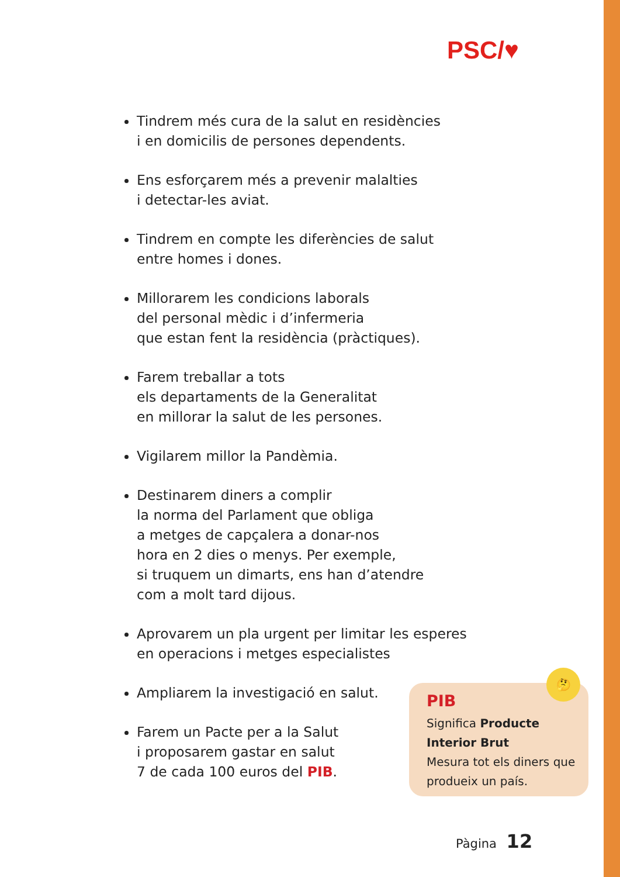PSC/♥
Tindrem més cura de la salut en residències
i en domicilis de persones dependents.
Ens esforçarem més a prevenir malalties
i detectar-les aviat.
Tindrem en compte les diferències de salut
entre homes i dones.
Millorarem les condicions laborals
del personal mèdic i d’infermeria
que estan fent la residència (pràctiques).
Farem treballar a tots
els departaments de la Generalitat
en millorar la salut de les persones.
Vigilarem millor la Pandèmia.
Destinarem diners a complir
la norma del Parlament que obliga
a metges de capçalera a donar-nos
hora en 2 dies o menys. Per exemple,
si truquem un dimarts, ens han d’atendre
com a molt tard dijous.
Aprovarem un pla urgent per limitar les esperes
en operacions i metges especialistes
Ampliarem la investigació en salut.
Farem un Pacte per a la Salut
i proposarem gastar en salut
7 de cada 100 euros del PIB.
PIB
Significa Producte Interior Brut
Mesura tot els diners que produeix un país.
🤔
Pàgina 12